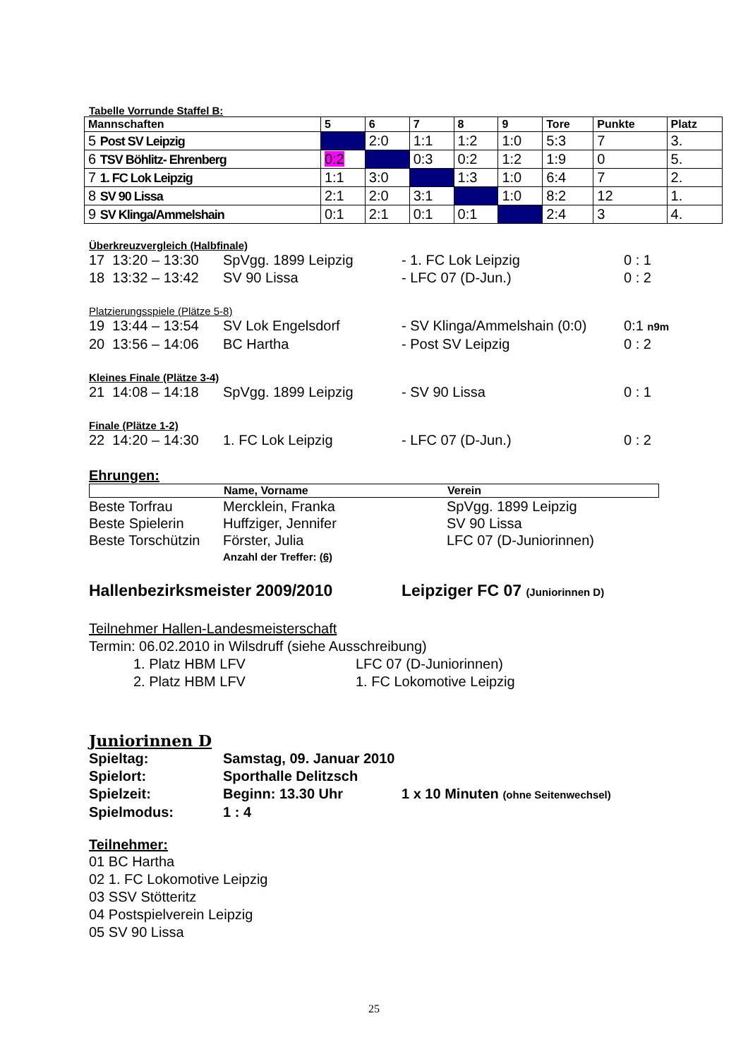Tabelle Vorrunde Staffel B:
| Mannschaften | 5 | 6 | 7 | 8 | 9 | Tore | Punkte | Platz |
| --- | --- | --- | --- | --- | --- | --- | --- | --- |
| 5 Post SV Leipzig | | 2:0 | 1:1 | 1:2 | 1:0 | 5:3 | 7 | 3. |
| 6 TSV Böhlitz- Ehrenberg | 0:2 | | 0:3 | 0:2 | 1:2 | 1:9 | 0 | 5. |
| 7 1. FC Lok Leipzig | 1:1 | 3:0 | | 1:3 | 1:0 | 6:4 | 7 | 2. |
| 8 SV 90 Lissa | 2:1 | 2:0 | 3:1 | | 1:0 | 8:2 | 12 | 1. |
| 9 SV Klinga/Ammelshain | 0:1 | 2:1 | 0:1 | 0:1 | | 2:4 | 3 | 4. |
Überkreuzvergleich (Halbfinale)
17 13:20 – 13:30 SpVgg. 1899 Leipzig - 1. FC Lok Leipzig 0 : 1 18 13:32 – 13:42 SV 90 Lissa - LFC 07 (D-Jun.) 0 : 2
Platzierungsspiele (Plätze 5-8)
19 13:44 – 13:54 SV Lok Engelsdorf - SV Klinga/Ammelshain (0:0) 0:1 n9m 20 13:56 – 14:06 BC Hartha - Post SV Leipzig 0 : 2
Kleines Finale (Plätze 3-4)
21 14:08 – 14:18 SpVgg. 1899 Leipzig - SV 90 Lissa 0 : 1
Finale (Plätze 1-2)
22 14:20 – 14:30 1. FC Lok Leipzig - LFC 07 (D-Jun.) 0 : 2
Ehrungen:
Name, Vorname Verein
Beste Torfrau Mercklein, Franka SpVgg. 1899 Leipzig Beste Spielerin Huffziger, Jennifer SV 90 Lissa Beste Torschützin Förster, Julia LFC 07 (D-Juniorinnen) Anzahl der Treffer: (6)
Hallenbezirksmeister 2009/2010 Leipziger FC 07 (Juniorinnen D)
Teilnehmer Hallen-Landesmeisterschaft
Termin: 06.02.2010 in Wilsdruff (siehe Ausschreibung)
1. Platz HBM LFV LFC 07 (D-Juniorinnen) 2. Platz HBM LFV 1. FC Lokomotive Leipzig
Juniorinnen D
Spieltag: Samstag, 09. Januar 2010 Spielort: Sporthalle Delitzsch Spielzeit: Beginn: 13.30 Uhr 1 x 10 Minuten (ohne Seitenwechsel) Spielmodus: 1 : 4
Teilnehmer:
01 BC Hartha
02 1. FC Lokomotive Leipzig
03 SSV Stötteritz
04 Postspielverein Leipzig
05 SV 90 Lissa
25